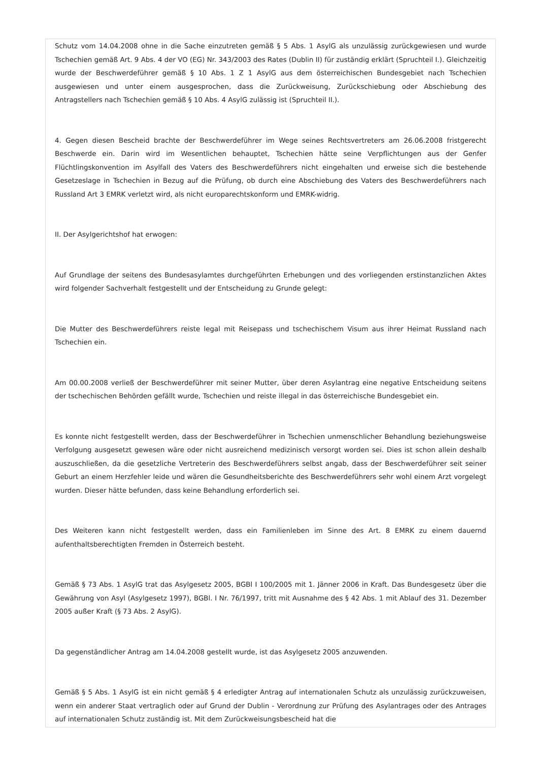Schutz vom 14.04.2008 ohne in die Sache einzutreten gemäß § 5 Abs. 1 AsylG als unzulässig zurückgewiesen und wurde Tschechien gemäß Art. 9 Abs. 4 der VO (EG) Nr. 343/2003 des Rates (Dublin II) für zuständig erklärt (Spruchteil I.). Gleichzeitig wurde der Beschwerdeführer gemäß § 10 Abs. 1 Z 1 AsylG aus dem österreichischen Bundesgebiet nach Tschechien ausgewiesen und unter einem ausgesprochen, dass die Zurückweisung, Zurückschiebung oder Abschiebung des Antragstellers nach Tschechien gemäß § 10 Abs. 4 AsylG zulässig ist (Spruchteil II.).
4. Gegen diesen Bescheid brachte der Beschwerdeführer im Wege seines Rechtsvertreters am 26.06.2008 fristgerecht Beschwerde ein. Darin wird im Wesentlichen behauptet, Tschechien hätte seine Verpflichtungen aus der Genfer Flüchtlingskonvention im Asylfall des Vaters des Beschwerdeführers nicht eingehalten und erweise sich die bestehende Gesetzeslage in Tschechien in Bezug auf die Prüfung, ob durch eine Abschiebung des Vaters des Beschwerdeführers nach Russland Art 3 EMRK verletzt wird, als nicht europarechtskonform und EMRK-widrig.
II. Der Asylgerichtshof hat erwogen:
Auf Grundlage der seitens des Bundesasylamtes durchgeführten Erhebungen und des vorliegenden erstinstanzlichen Aktes wird folgender Sachverhalt festgestellt und der Entscheidung zu Grunde gelegt:
Die Mutter des Beschwerdeführers reiste legal mit Reisepass und tschechischem Visum aus ihrer Heimat Russland nach Tschechien ein.
Am 00.00.2008 verließ der Beschwerdeführer mit seiner Mutter, über deren Asylantrag eine negative Entscheidung seitens der tschechischen Behörden gefällt wurde, Tschechien und reiste illegal in das österreichische Bundesgebiet ein.
Es konnte nicht festgestellt werden, dass der Beschwerdeführer in Tschechien unmenschlicher Behandlung beziehungsweise Verfolgung ausgesetzt gewesen wäre oder nicht ausreichend medizinisch versorgt worden sei. Dies ist schon allein deshalb auszuschließen, da die gesetzliche Vertreterin des Beschwerdeführers selbst angab, dass der Beschwerdeführer seit seiner Geburt an einem Herzfehler leide und wären die Gesundheitsberichte des Beschwerdeführers sehr wohl einem Arzt vorgelegt wurden. Dieser hätte befunden, dass keine Behandlung erforderlich sei.
Des Weiteren kann nicht festgestellt werden, dass ein Familienleben im Sinne des Art. 8 EMRK zu einem dauernd aufenthaltsberechtigten Fremden in Österreich besteht.
Gemäß § 73 Abs. 1 AsylG trat das Asylgesetz 2005, BGBl I 100/2005 mit 1. Jänner 2006 in Kraft. Das Bundesgesetz über die Gewährung von Asyl (Asylgesetz 1997), BGBl. I Nr. 76/1997, tritt mit Ausnahme des § 42 Abs. 1 mit Ablauf des 31. Dezember 2005 außer Kraft (§ 73 Abs. 2 AsylG).
Da gegenständlicher Antrag am 14.04.2008 gestellt wurde, ist das Asylgesetz 2005 anzuwenden.
Gemäß § 5 Abs. 1 AsylG ist ein nicht gemäß § 4 erledigter Antrag auf internationalen Schutz als unzulässig zurückzuweisen, wenn ein anderer Staat vertraglich oder auf Grund der Dublin - Verordnung zur Prüfung des Asylantrages oder des Antrages auf internationalen Schutz zuständig ist. Mit dem Zurückweisungsbescheid hat die